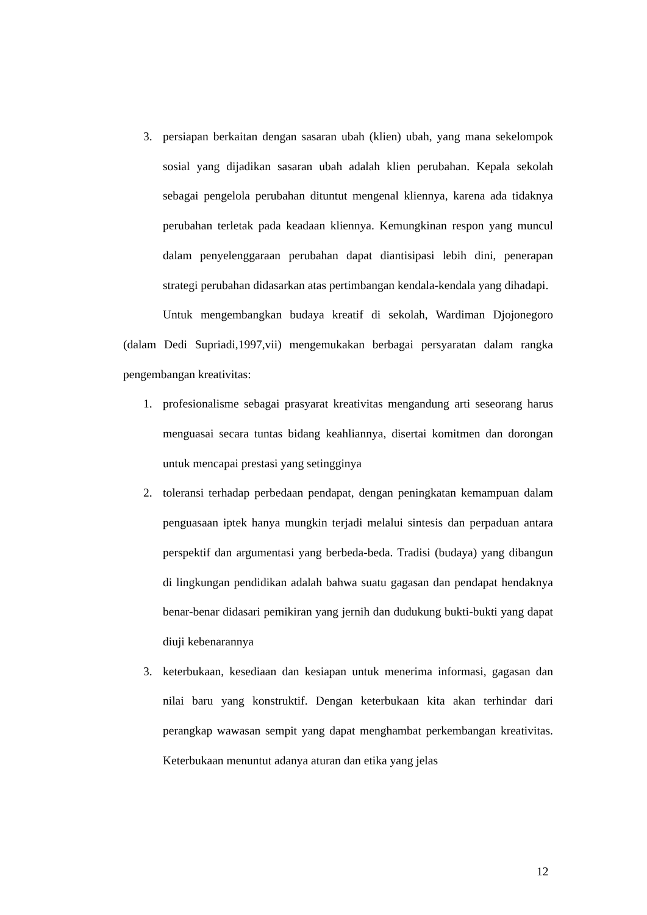3. persiapan berkaitan dengan sasaran ubah (klien) ubah, yang mana sekelompok sosial yang dijadikan sasaran ubah adalah klien perubahan. Kepala sekolah sebagai pengelola perubahan dituntut mengenal kliennya, karena ada tidaknya perubahan terletak pada keadaan kliennya. Kemungkinan respon yang muncul dalam penyelenggaraan perubahan dapat diantisipasi lebih dini, penerapan strategi perubahan didasarkan atas pertimbangan kendala-kendala yang dihadapi.
Untuk mengembangkan budaya kreatif di sekolah, Wardiman Djojonegoro (dalam Dedi Supriadi,1997,vii) mengemukakan berbagai persyaratan dalam rangka pengembangan kreativitas:
1. profesionalisme sebagai prasyarat kreativitas mengandung arti seseorang harus menguasai secara tuntas bidang keahliannya, disertai komitmen dan dorongan untuk mencapai prestasi yang setingginya
2. toleransi terhadap perbedaan pendapat, dengan peningkatan kemampuan dalam penguasaan iptek hanya mungkin terjadi melalui sintesis dan perpaduan antara perspektif dan argumentasi yang berbeda-beda. Tradisi (budaya) yang dibangun di lingkungan pendidikan adalah bahwa suatu gagasan dan pendapat hendaknya benar-benar didasari pemikiran yang jernih dan dudukung bukti-bukti yang dapat diuji kebenarannya
3. keterbukaan, kesediaan dan kesiapan untuk menerima informasi, gagasan dan nilai baru yang konstruktif. Dengan keterbukaan kita akan terhindar dari perangkap wawasan sempit yang dapat menghambat perkembangan kreativitas. Keterbukaan menuntut adanya aturan dan etika yang jelas
12